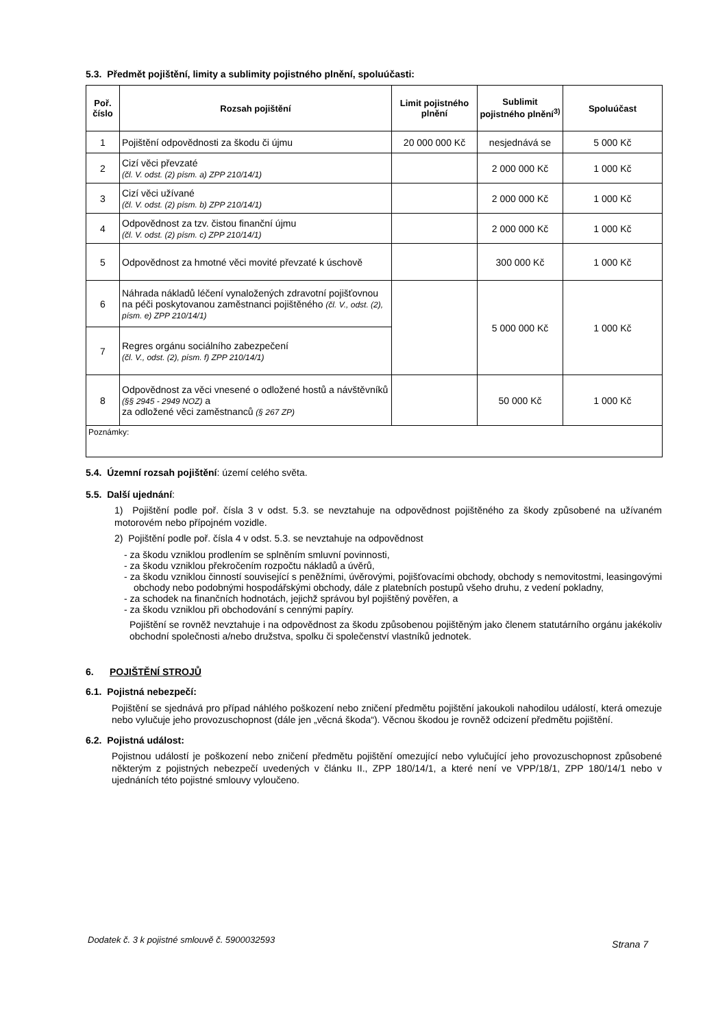5.3. Předmět pojištění, limity a sublimity pojistného plnění, spoluúčasti:
| Poř. číslo | Rozsah pojištění | Limit pojistného plnění | Sublimit pojistného plnění<sup>3)</sup> | Spoluúčast |
| --- | --- | --- | --- | --- |
| 1 | Pojištění odpovědnosti za škodu či újmu | 20 000 000 Kč | nesjednává se | 5 000 Kč |
| 2 | Cizí věci převzaté (čl. V. odst. (2) písm. a) ZPP 210/14/1) | | 2 000 000 Kč | 1 000 Kč |
| 3 | Cizí věci užívané (čl. V. odst. (2) písm. b) ZPP 210/14/1) | | 2 000 000 Kč | 1 000 Kč |
| 4 | Odpovědnost za tzv. čistou finanční újmu (čl. V. odst. (2) písm. c) ZPP 210/14/1) | | 2 000 000 Kč | 1 000 Kč |
| 5 | Odpovědnost za hmotné věci movité převzaté k úschově | | 300 000 Kč | 1 000 Kč |
| 6 | Náhrada nákladů léčení vynaložených zdravotní pojišťovnou na péči poskytovanou zaměstnanci pojištěného (čl. V., odst. (2), písm. e) ZPP 210/14/1) | | 5 000 000 Kč | 1 000 Kč |
| 7 | Regres orgánu sociálního zabezpečení (čl. V., odst. (2), písm. f) ZPP 210/14/1) | | | |
| 8 | Odpovědnost za věci vnesené o odložené hostů a návštěvníků (§§ 2945 - 2949 NOZ) a za odložené věci zaměstnanců (§ 267 ZP) | | 50 000 Kč | 1 000 Kč |
| Poznámky: | | | | |
5.4. Územní rozsah pojištění: území celého světa.
5.5. Další ujednání:
1) Pojištění podle poř. čísla 3 v odst. 5.3. se nevztahuje na odpovědnost pojištěného za škody způsobené na užívaném motorovém nebo přípojném vozidle.
2) Pojištění podle poř. čísla 4 v odst. 5.3. se nevztahuje na odpovědnost
- za škodu vzniklou prodlením se splněním smluvní povinnosti,
- za škodu vzniklou překročením rozpočtu nákladů a úvěrů,
- za škodu vzniklou činností související s peněžními, úvěrovými, pojišťovacími obchody, obchody s nemovitostmi, leasingovými obchody nebo podobnými hospodářskými obchody, dále z platebních postupů všeho druhu, z vedení pokladny,
- za schodek na finančních hodnotách, jejichž správou byl pojištěný pověřen, a
- za škodu vzniklou při obchodování s cennými papíry.
Pojištění se rovněž nevztahuje i na odpovědnost za škodu způsobenou pojištěným jako členem statutárního orgánu jakékoliv obchodní společnosti a/nebo družstva, spolku či společenství vlastníků jednotek.
6. POJIŠTĚNÍ STROJŮ
6.1. Pojistná nebezpečí:
Pojištění se sjednává pro případ náhlého poškození nebo zničení předmětu pojištění jakoukoli nahodilou událostí, která omezuje nebo vylučuje jeho provozuschopnost (dále jen „věcná škoda“). Věcnou škodou je rovněž odcizení předmětu pojištění.
6.2. Pojistná událost:
Pojistnou událostí je poškození nebo zničení předmětu pojištění omezující nebo vylučující jeho provozuschopnost způsobené některým z pojistných nebezpečí uvedených v článku II., ZPP 180/14/1, a které není ve VPP/18/1, ZPP 180/14/1 nebo v ujednáních této pojistné smlouvy vyloučeno.
Dodatek č. 3 k pojistné smlouvě č. 5900032593 Strana 7